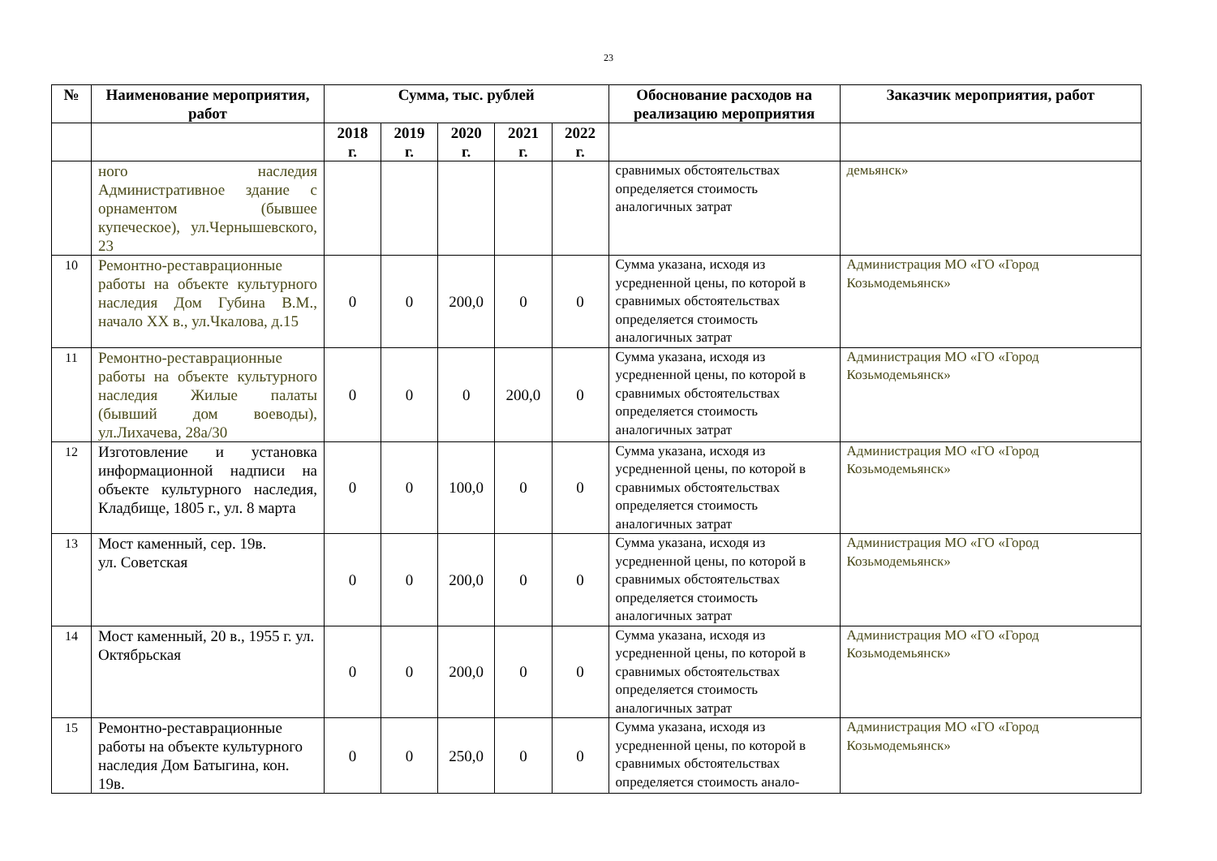23
| № | Наименование мероприятия, работ | Сумма, тыс. рублей | | | | | Обоснование расходов на реализацию мероприятия | Заказчик мероприятия, работ |
| --- | --- | --- | --- | --- | --- | --- | --- | --- |
| | | 2018 г. | 2019 г. | 2020 г. | 2021 г. | 2022 г. | | |
| | ного наследия Административное здание с орнаментом (бывшее купеческое), ул.Чернышевского, 23 | | | | | | сравнимых обстоятельствах определяется стоимость аналогичных затрат | демьянск» |
| 10 | Ремонтно-реставрационные работы на объекте культурного наследия Дом Губина В.М., начало XX в., ул.Чкалова, д.15 | 0 | 0 | 200,0 | 0 | 0 | Сумма указана, исходя из усредненной цены, по которой в сравнимых обстоятельствах определяется стоимость аналогичных затрат | Администрация МО «ГО «Город Козьмодемьянск» |
| 11 | Ремонтно-реставрационные работы на объекте культурного наследия Жилые палаты (бывший дом воеводы), ул.Лихачева, 28а/30 | 0 | 0 | 0 | 200,0 | 0 | Сумма указана, исходя из усредненной цены, по которой в сравнимых обстоятельствах определяется стоимость аналогичных затрат | Администрация МО «ГО «Город Козьмодемьянск» |
| 12 | Изготовление и установка информационной надписи на объекте культурного наследия, Кладбище, 1805 г., ул. 8 марта | 0 | 0 | 100,0 | 0 | 0 | Сумма указана, исходя из усредненной цены, по которой в сравнимых обстоятельствах определяется стоимость аналогичных затрат | Администрация МО «ГО «Город Козьмодемьянск» |
| 13 | Мост каменный, сер. 19в. ул. Советская | 0 | 0 | 200,0 | 0 | 0 | Сумма указана, исходя из усредненной цены, по которой в сравнимых обстоятельствах определяется стоимость аналогичных затрат | Администрация МО «ГО «Город Козьмодемьянск» |
| 14 | Мост каменный, 20 в., 1955 г. ул. Октябрьская | 0 | 0 | 200,0 | 0 | 0 | Сумма указана, исходя из усредненной цены, по которой в сравнимых обстоятельствах определяется стоимость аналогичных затрат | Администрация МО «ГО «Город Козьмодемьянск» |
| 15 | Ремонтно-реставрационные работы на объекте культурного наследия Дом Батыгина, кон. 19в. | 0 | 0 | 250,0 | 0 | 0 | Сумма указана, исходя из усредненной цены, по которой в сравнимых обстоятельствах определяется стоимость анало- | Администрация МО «ГО «Город Козьмодемьянск» |